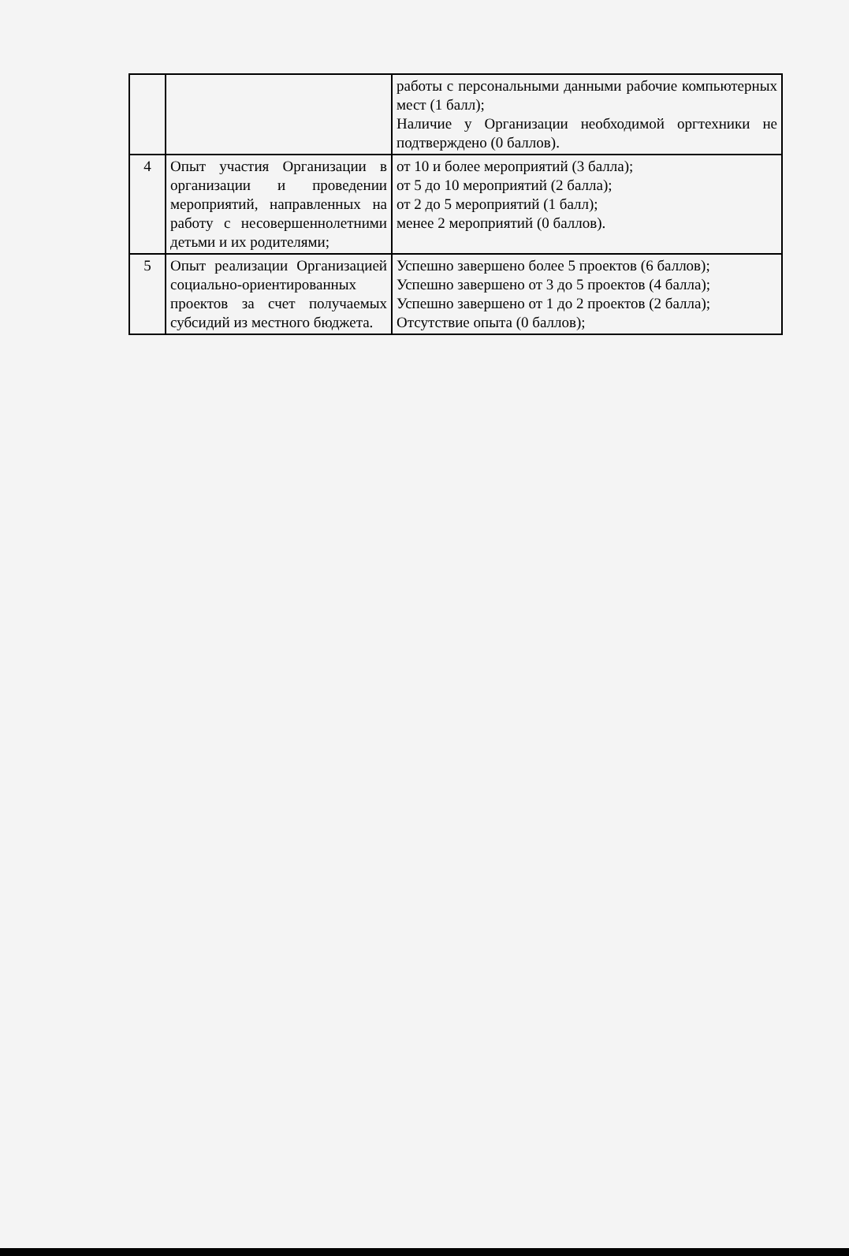| | | работы с персональными данными рабочие компьютерных мест (1 балл); Наличие у Организации необходимой оргтехники не подтверждено (0 баллов). |
| 4 | Опыт участия Организации в организации и проведении мероприятий, направленных на работу с несовершеннолетними детьми и их родителями; | от 10 и более мероприятий (3 балла); от 5 до 10 мероприятий (2 балла); от 2 до 5 мероприятий (1 балл); менее 2 мероприятий (0 баллов). |
| 5 | Опыт реализации Организацией социально-ориентированных проектов за счет получаемых субсидий из местного бюджета. | Успешно завершено более 5 проектов (6 баллов); Успешно завершено от 3 до 5 проектов (4 балла); Успешно завершено от 1 до 2 проектов (2 балла); Отсутствие опыта (0 баллов); |